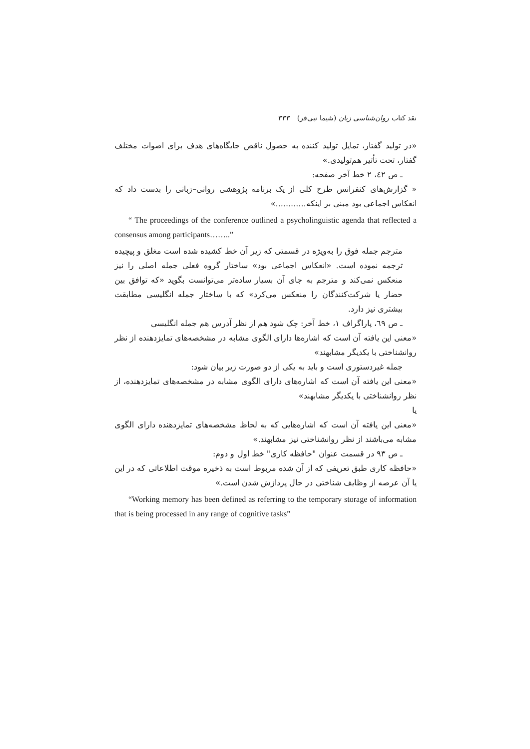نقد کتاب روان‌شناسی زبان (شیما نبی‌فر) ۳۳۳
«در تولید گفتار، تمایل تولید کننده به حصول ناقص جایگاه‌های هدف برای اصوات مختلف گفتار، تحت تأثیر هم‌تولیدی.»
ـ ص ٤٢، ٢ خط آخر صفحه:
« گزارش‌های کنفرانس طرح کلی از یک برنامه پژوهشی روانی–زبانی را بدست داد که انعکاس اجماعی بود مبنی بر اینکه............»
“ The proceedings of the conference outlined a psycholinguistic agenda that reflected a consensus among participants……..”
مترجم جمله فوق را به‌ویژه در قسمتی که زیر آن خط کشیده شده است مغلق و پیچیده ترجمه نموده است. «انعکاس اجماعی بود» ساختار گروه فعلی جمله اصلی را نیز منعکس نمی‌کند و مترجم به جای آن بسیار ساده‌تر می‌توانست بگوید «که توافق بین حضار یا شرکت‌کنندگان را منعکس می‌کرد» که با ساختار جمله انگلیسی مطابقت بیشتری نیز دارد.
ـ ص ٦٩، پاراگراف ١، خط آخر: چک شود هم از نظر آدرس هم جمله انگلیسی
«معنی این یافته آن است که اشاره‌ها دارای الگوی مشابه در مشخصه‌های تمایزدهنده از نظر روانشناختی با یکدیگر مشابهند»
جمله غیردستوری است و باید به یکی از دو صورت زیر بیان شود:
«معنی این یافته آن است که اشاره‌های دارای الگوی مشابه در مشخصه‌های تمایزدهنده، از نظر روانشناختی با یکدیگر مشابهند»
یا
«معنی این یافته آن است که اشاره‌هایی که به لحاظ مشخصه‌های تمایزدهنده دارای الگوی مشابه می‌باشند از نظر روانشناختی نیز مشابهند.»
ـ ص ٩٣ در قسمت عنوان "حافظه کاری" خط اول و دوم:
«حافظه کاری طبق تعریفی که از آن شده مربوط است به ذخیره موقت اطلاعاتی که در این یا آن عرصه از وظایف شناختی در حال پردازش شدن است.»
“Working memory has been defined as referring to the temporary storage of information that is being processed in any range of cognitive tasks”